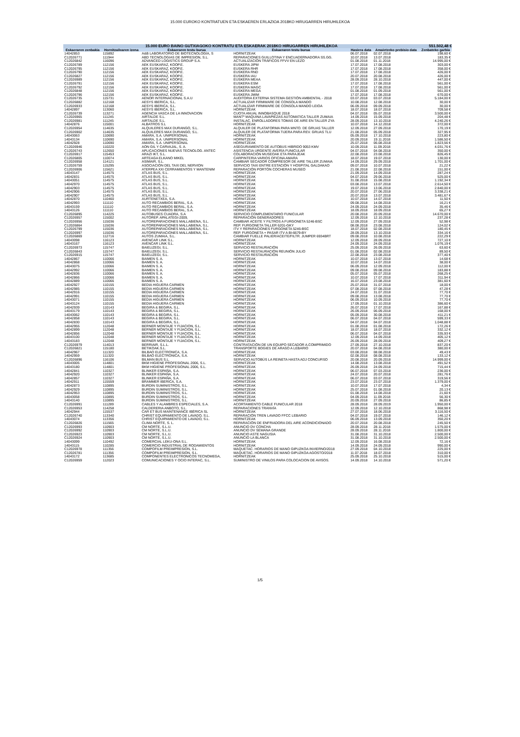15.000 EUROKO KONTRATUEN ETA ESKAEREN ERLAZIOA 2018KO HIRUGARREN HIRUHILEKOA
| 15.000 EURO BAINO GUTXIAGOKO KONTRATU ETA ESKAERAK 2018KO HIRUGARREN HIRUHILEKOA | | | | | | 551.502,48 € |
| --- | --- | --- | --- | --- | --- | --- |
| Eskaeraren zenbakia | Hornitzailearen izena | Eskaeraren testu burua | Eskaeraren testu burua | Hasiera data | Amaietzeko prebisio data | Zenbateko garbia |
| 14042853 | 115892 | A&B LABORATORIO DE BIOTECNOLOGÍA, S | HORNITZEAK | 06.07.2018 | 02.07.2018 | 198,60 € |
| C12026771 | 111944 | ABD TECNOLOGIAS DE IMPRESION, S.L. | REPARACIONES GUILLOTINA Y ENCUADERNADORA SS.GG. | 10.07.2018 | 13.07.2018 | 183,35 € |
| C12026842 | 116096 | ADVANCED LOGISTICS GROUP S.A. | ACTUALIZACIÓN TRÁFICOS FFVV EN LEZO | 01.08.2018 | 01.11.2018 | 14.995,00 € |
| C12026789 | 112156 | AEK EUSKARAZ, KOOP.E. | EUSKERA JIPM | 17.07.2018 | 17.08.2018 | 303,00 € |
| C12026795 | 112156 | AEK EUSKARAZ, KOOP.E. | EUSKERA RHR | 17.07.2018 | 17.08.2018 | 358,00 € |
| C12026790 | 112156 | AEK EUSKARAZ, KOOP.E. | EUSKERA RND | 17.07.2018 | 17.08.2018 | 426,00 € |
| C12026827 | 112156 | AEK EUSKARAZ, KOOP.E. | EUSKERA IAU | 20.07.2018 | 20.08.2018 | 426,00 € |
| C12026989 | 112156 | AEK EUSKARAZ, KOOP.E. | EUSKERA MEAA | 28.09.2018 | 28.10.2018 | 447,00 € |
| C12026791 | 112156 | AEK EUSKARAZ, KOOP.E. | EUSKERA ESM | 17.07.2018 | 17.08.2018 | 561,00 € |
| C12026792 | 112156 | AEK EUSKARAZ, KOOP.E. | EUSKERA MAGC | 17.07.2018 | 17.08.2018 | 561,00 € |
| C12026848 | 112156 | AEK EUSKARAZ, KOOP.E. | EUSKERA MEGA | 01.08.2018 | 01.09.2018 | 561,00 € |
| C12026796 | 112156 | AEK EUSKARAZ, KOOP.E. | EUSKERA JMIM | 17.07.2018 | 17.08.2018 | 670,00 € |
| C12026735 | 115731 | AENOR INTERNACIONAL S.A.U | AUDITORIA EXTERNA SISTEMA GESTIÓN AMBIENTAL - 2018 | 03.07.2018 | 03.07.2018 | 5.184,00 € |
| C12026882 | 112168 | AESYS IBERICA, S.L. | ACTUALIZAR FIRMWARE DE CONSOLA MANDO | 10.08.2018 | 12.08.2018 | 30,00 € |
| C12026933 | 112168 | AESYS IBERICA, S.L. | ACTUALIZAR FIRMWARE DE CONSOLA MANDO LEIOA | 06.09.2018 | 09.09.2018 | 30,00 € |
| 14042897 | 113060 | AESYS IBERICA, S.L. | HORNITZEAK | 18.07.2018 | 18.07.2018 | 709,58 € |
| C12026739 | 113271 | AGENCIA VASCA DE LA INNOVACION | CUOTA ANUAL INNOBASQUE 2018 | 04.07.2018 | 05.07.2018 | 3.500,00 € |
| C12026965 | 111245 | AIRTALDE S.L. | MANTº MAQUINA LAVAPIEZAS AUTOMATICA TALLER ZUMAIA | 14.09.2018 | 15.09.2018 | 204,48 € |
| C12026981 | 111245 | AIRTALDE S.L. | INSTALAC. ENROLLADORES TOMAS DE AIRE EN TALLER ZYA | 28.09.2018 | 13.10.2018 | 4.240,26 € |
| 14042876 | 115001 | ALBATROS S.L | HORNITZEAK | 10.07.2018 | 14.12.2018 | 372,00 € |
| C12026954 | 114635 | ALQUILERES MAX DURANGO, S.L. | ALQUILER DE PLATAFORMA PARA MNTO. DE GRUAS TALLER | 12.09.2018 | 27.09.2018 | 170,19 € |
| C12026902 | 114635 | ALQUILERES MAX DURANGO, S.L. | ALQUILER DE PLATAFORMA TIJERA PARA REV. GRUAS TLU | 21.08.2018 | 05.09.2018 | 327,95 € |
| 14043063 | 110690 | AMARA, S.A. UNIPERSONAL | HORNITZEAK | 05.09.2018 | 17.10.2018 | 223,80 € |
| 14043134 | 110690 | AMARA, S.A. UNIPERSONAL | HORNITZEAK | 20.09.2018 | 19.11.2018 | 1.586,50 € |
| 14042928 | 110690 | AMARA, S.A. UNIPERSONAL | HORNITZEAK | 25.07.2018 | 06.08.2018 | 1.823,56 € |
| C12026946 | 110220 | AON GIL Y CARVAJAL, S. A. | ASEGURAMIENTO DE AUTOBUS HIBRIDO 9053 KMV | 10.09.2018 | 11.09.2018 | 4.031,76 € |
| C12026743 | 112650 | APLICACIONES NUEVAS TECNOLOG. ANTEC | ASISTENCIA URGENTE AVERÍA FUNICULAR | 04.07.2018 | 04.08.2018 | 350,00 € |
| C12026917 | 115453 | ARAZI IKT, S.L. | COLABORACIÓN MUSEOAK ETA PARAJEAK | 22.08.2018 | 23.08.2018 | 826,45 € |
| C12026805 | 110074 | ARTEAGA ELKANO MIKEL | CARPINTERIA VARIOS OFICINA AMARA | 18.07.2018 | 19.07.2018 | 130,00 € |
| C12026958 | 114121 | ASIMAIR, S.L. | CAMBIAR SECADOR COMPRESOR DE AIRE TALLER ZUMAIA | 14.09.2018 | 29.09.2018 | 1.701,00 € |
| C12026759 | 115295 | ASOCIACIÓN DEL TAXI DEL NERVION | SERVICIO TAXI ENTRE ESTACIÓN Y HOSPITAL GALDAKAO | 09.07.2018 | 10.07.2018 | 21,22 € |
| C12026906 | 115621 | ATERPEA XXI CERRAMIENTOS Y MANTENIM | REPARACIÓN PORTÓN COCHERAS MUSEO | 21.08.2018 | 22.08.2018 | 151,00 € |
| 14043147 | 114575 | ATLAS BUS, S.L. | HORNITZEAK | 21.09.2018 | 14.09.2018 | 287,24 € |
| 14042831 | 114575 | ATLAS BUS, S.L. | HORNITZEAK | 04.07.2018 | 29.06.2018 | 525,00 € |
| 14043051 | 114575 | ATLAS BUS, S.L. | HORNITZEAK | 31.08.2018 | 15.08.2018 | 1.192,34 € |
| 14042970 | 114575 | ATLAS BUS, S.L. | HORNITZEAK | 03.08.2018 | 13.07.2018 | 2.614,50 € |
| 14042903 | 114575 | ATLAS BUS, S.L. | HORNITZEAK | 19.07.2018 | 13.06.2018 | 2.840,00 € |
| 14042906 | 114575 | ATLAS BUS, S.L. | HORNITZEAK | 20.07.2018 | 27.06.2018 | 3.338,21 € |
| 14042907 | 114575 | ATLAS BUS, S.L. | HORNITZEAK | 20.07.2018 | 13.07.2018 | 3.481,67 € |
| 14042870 | 110460 | AURTENETXEA, S.A. | HORNITZEAK | 10.07.2018 | 14.07.2018 | 11,50 € |
| 14042993 | 111110 | AUTO RECAMBIOS BERAL, S.A. | HORNITZEAK | 09.08.2018 | 14.08.2018 | 16,21 € |
| 14043159 | 111110 | AUTO RECAMBIOS BERAL, S.A. | HORNITZEAK | 24.09.2018 | 24.09.2018 | 35,46 € |
| 14043126 | 111110 | AUTO RECAMBIOS BERAL, S.A. | HORNITZEAK | 18.09.2018 | 18.09.2018 | 65,27 € |
| C12026895 | 114225 | AUTOBUSES CUADRA, S.A | SERVICIO COMPLEMENTARIO FUNICULAR | 20.08.2018 | 20.09.2018 | 14.670,00 € |
| C12026957 | 115002 | AUTOREP. APALATEGI-2009, | REPARACIÓN GENERADORES | 12.09.2018 | 12.10.2018 | 237,28 € |
| C12026956 | 115036 | AUTOREPARACIONES MALLABIENA, S.L. | CAMBIAR ACEITE Y FILTROS A FURGONETA 5246-BSC | 12.09.2018 | 27.09.2018 | 52,98 € |
| C12026864 | 115036 | AUTOREPARACIONES MALLABIENA, S.L. | REP. FURGONETA TALLER 6201-GKY | 08.08.2018 | 23.08.2018 | 124,02 € |
| C12026799 | 115036 | AUTOREPARACIONES MALLABIENA, S.L. | ITV Y REPARACIONES FURGONETA 5246-BSC | 18.07.2018 | 02.08.2018 | 180,45 € |
| C12026997 | 115036 | AUTOREPARACIONES MALLABIENA, S.L. | REP. FURGONETA + PASAR ITV A BI-6679-BY | 28.09.2018 | 13.10.2018 | 334,16 € |
| C12026869 | 112716 | AUTOS ZUMAIA, S.L. | CAMBIAR FUELLE PALIER/ACEITE/FILTR. JUMPER 6934BRT | 09.08.2018 | 10.08.2018 | 222,29 € |
| 14043098 | 116123 | AVENCAR LINK S.L. | HORNITZEAK | 12.09.2018 | 28.09.2018 | 727,10 € |
| 14043167 | 116123 | AVENCAR LINK S.L. | HORNITZEAK | 24.09.2018 | 24.09.2018 | 1.076,19 € |
| C12026973 | 115747 | BAIELIZEGI, S.L. | SERVICIO RESTAURACIÓN | 25.09.2018 | 26.09.2018 | 63,60 € |
| C12026843 | 115747 | BAIELIZEGI, S.L. | SERVICIO RESTAURACIÓN REUNIÓN JULIO | 01.08.2018 | 02.08.2018 | 89,50 € |
| C12026915 | 115747 | BAIELIZEGI, S.L. | SERVICIO RESTAURACIÓN | 22.08.2018 | 23.08.2018 | 377,40 € |
| 14042867 | 110066 | BAIMEN S. A. | HORNITZEAK | 10.07.2018 | 13.07.2018 | 14,68 € |
| 14042868 | 110066 | BAIMEN S. A. | HORNITZEAK | 10.07.2018 | 14.07.2018 | 38,00 € |
| 14043075 | 110066 | BAIMEN S. A. | HORNITZEAK | 06.09.2018 | 12.09.2018 | 112,00 € |
| 14042992 | 110066 | BAIMEN S. A. | HORNITZEAK | 09.08.2018 | 09.08.2018 | 183,88 € |
| 14042836 | 110066 | BAIMEN S. A. | HORNITZEAK | 05.07.2018 | 05.07.2018 | 268,25 € |
| 14042866 | 110066 | BAIMEN S. A. | HORNITZEAK | 10.07.2018 | 17.07.2018 | 311,94 € |
| 14042889 | 110066 | BAIMEN S. A. | HORNITZEAK | 16.07.2018 | 23.08.2018 | 381,60 € |
| 14042927 | 110155 | BEDIA HIGUERA CARMEN | HORNITZEAK | 25.07.2018 | 31.07.2018 | 18,00 € |
| 14042985 | 110155 | BEDIA HIGUERA CARMEN | HORNITZEAK | 07.08.2018 | 07.08.2018 | 47,28 € |
| 14042916 | 110155 | BEDIA HIGUERA CARMEN | HORNITZEAK | 24.07.2018 | 31.07.2018 | 77,70 € |
| 14042991 | 110155 | BEDIA HIGUERA CARMEN | HORNITZEAK | 09.08.2018 | 13.08.2018 | 77,70 € |
| 14043071 | 110155 | BEDIA HIGUERA CARMEN | HORNITZEAK | 06.09.2018 | 10.09.2018 | 77,70 € |
| 14043124 | 110155 | BEDIA HIGUERA CARMEN | HORNITZEAK | 17.09.2018 | 01.10.2018 | 386,60 € |
| 14042939 | 110143 | BEGIRA & BEGIRA, S.L. | HORNITZEAK | 26.07.2018 | 17.07.2018 | 167,88 € |
| 14043179 | 110143 | BEGIRA & BEGIRA, S.L. | HORNITZEAK | 26.09.2018 | 06.09.2018 | 168,00 € |
| 14043062 | 110143 | BEGIRA & BEGIRA, S.L. | HORNITZEAK | 05.09.2018 | 30.08.2018 | 411,21 € |
| 14042858 | 110143 | BEGIRA & BEGIRA, S.L. | HORNITZEAK | 06.07.2018 | 04.07.2018 | 599,33 € |
| 14042830 | 110143 | BEGIRA & BEGIRA, S.L. | HORNITZEAK | 04.07.2018 | 04.07.2018 | 1.048,88 € |
| 14042955 | 112048 | BERNER MONTAJE Y FIJACION, S.L. | HORNITZEAK | 01.08.2018 | 01.08.2018 | 172,26 € |
| 14042899 | 112048 | BERNER MONTAJE Y FIJACION, S.L. | HORNITZEAK | 18.07.2018 | 18.07.2018 | 332,12 € |
| 14042856 | 112048 | BERNER MONTAJE Y FIJACION, S.L. | HORNITZEAK | 06.07.2018 | 04.07.2018 | 335,93 € |
| 14043100 | 112048 | BERNER MONTAJE Y FIJACION, S.L. | HORNITZEAK | 12.09.2018 | 14.09.2018 | 405,12 € |
| 14043183 | 112048 | BERNER MONTAJE Y FIJACION, S.L. | HORNITZEAK | 26.09.2018 | 28.09.2018 | 409,27 € |
| C12026979 | 114013 | BERRIAIR, S.L.L. | CONTRATACIÓN DE UN EQUIPO SECADOR A.COMPRIMIDO | 27.09.2018 | 27.10.2018 | 837,20 € |
| C12026821 | 115180 | BETIKOAK.S.L. | TRANSPORTE BOGIES DE ARASO A LEBARIO | 20.07.2018 | 04.08.2018 | 380,00 € |
| 14042967 | 111320 | BILBAO ELECTRONICA, S.A. | HORNITZEAK | 03.08.2018 | 08.08.2018 | 49,43 € |
| 14042959 | 111320 | BILBAO ELECTRONICA, S.A. | HORNITZEAK | 02.08.2018 | 08.08.2018 | 133,12 € |
| C12026896 | 116106 | BILMAN BUS S.L. | SERVICIO AUTOBÚS LA REINETA HASTA ADJ CONCURSO | 20.08.2018 | 20.09.2018 | 14.999,00 € |
| 14043005 | 114801 | BKM HIGIENE PROFESIONAL 2006, S.L. | HORNITZEAK | 14.08.2018 | 13.08.2018 | 491,52 € |
| 14043180 | 114801 | BKM HIGIENE PROFESIONAL 2006, S.L. | HORNITZEAK | 26.09.2018 | 24.09.2018 | 715,44 € |
| 14042841 | 110327 | BLINKER ESPAÑA, S.A. | HORNITZEAK | 06.07.2018 | 07.03.2018 | 236,00 € |
| 14042920 | 110327 | BLINKER ESPAÑA, S.A. | HORNITZEAK | 24.07.2018 | 20.07.2018 | 281,76 € |
| 14042857 | 110327 | BLINKER ESPAÑA, S.A. | HORNITZEAK | 06.07.2018 | 03.07.2018 | 319,56 € |
| 14042911 | 115559 | BRAMMER IBERICA, S.A. | HORNITZEAK | 23.07.2018 | 23.07.2018 | 1.379,00 € |
| 14042873 | 110895 | BURDIN SUMINISTROS, S.L. | HORNITZEAK | 10.07.2018 | 17.07.2018 | 4,34 € |
| 14042929 | 110895 | BURDIN SUMINISTROS, S.L. | HORNITZEAK | 25.07.2018 | 01.08.2018 | 20,13 € |
| 14042953 | 110895 | BURDIN SUMINISTROS, S.L. | HORNITZEAK | 01.08.2018 | 14.08.2018 | 21,60 € |
| 14043058 | 110895 | BURDIN SUMINISTROS, S.L. | HORNITZEAK | 04.09.2018 | 11.09.2018 | 56,30 € |
| 14043140 | 110895 | BURDIN SUMINISTROS, S.L. | HORNITZEAK | 20.09.2018 | 27.09.2018 | 86,85 € |
| C12026991 | 111289 | CABLES Y ALAMBRES ESPECIALES, S.A. | ACORTAMIENTO CABLE FUNICULAR 2018 | 28.09.2018 | 28.09.2019 | 1.950,00 € |
| C12026953 | 114258 | CALDERERIA ANBOTO, S.L. | REPARACIONES TRANVÍA | 12.09.2018 | 12.10.2018 | 868,98 € |
| 14042944 | 115537 | CAR ET BUS MAINTENANCE IBÉRICA SL | HORNITZEAK | 27.07.2018 | 18.06.2018 | 3.116,50 € |
| C12026740 | 113340 | CHRIST EQUIPAMIENTO DE LAVADO, S.L. | REPARACIÓN TREN LAVADO FFCC LEBARIO | 04.07.2018 | 19.07.2018 | 146,12 € |
| 14043074 | 113356 | CHRIST EQUIPAMIENTO DE LAVADO, S.L. | HORNITZEAK | 06.09.2018 | 13.09.2018 | 350,20 € |
| C12026826 | 111565 | CLIMA NORTE, S. L. | REPARACIÓN DE ENFRIADORA DEL AIRE ACONDICIONADO | 20.07.2018 | 20.08.2018 | 245,50 € |
| C12026993 | 110903 | CM NORTE, S.L.U. | ANUNCIO DV CONCHA | 28.09.2018 | 28.11.2018 | 1.575,00 € |
| C12026992 | 110903 | CM NORTE, S.L.U. | ANUNCIO DV SEMANA GRANDE | 28.09.2018 | 28.11.2018 | 1.800,00 € |
| C12026923 | 110903 | CM NORTE, S.L.U. | ANUNCIO ASTE NAGUSIA | 31.08.2018 | 31.10.2018 | 2.500,00 € |
| C12026924 | 110903 | CM NORTE, S.L.U. | ANUNCIO LA BLANCA | 31.08.2018 | 31.10.2018 | 2.500,00 € |
| 14043099 | 110492 | COMERCIAL LEKU-ONA S.L. | HORNITZEAK | 12.09.2018 | 16.08.2018 | 72,16 € |
| 14043115 | 110285 | COMERCIO INDUSTRIAL DE RODAMIENTOS | HORNITZEAK | 14.09.2018 | 24.09.2018 | 990,00 € |
| C12026978 | 111356 | COMPOFILM PREIMPRESION, S.L. | MAQUETAC. HORARIOS DE MANO GIPUZKOA INVIERNO/2018 | 27.09.2018 | 04.10.2018 | 225,00 € |
| C12026781 | 111356 | COMPOFILM PREIMPRESION, S.L. | MAQUETAC. HORARIOS DE MANO GIPUZKOA AGOSTO/2018 | 11.07.2018 | 18.07.2018 | 310,00 € |
| 14043172 | 113685 | COMPONENTES ELECTRONICOS TECNOMEGA, | HORNITZEAK | 25.09.2018 | 25.10.2018 | 515,00 € |
| C12026959 | 112023 | COMUNICACIONES Y OCIO INTERAC, S.L. | SUMINISTRO DE VINILOS PARA COLOCACION DE AVISOS. | 14.09.2018 | 14.10.2018 | 571,20 € |
1/5